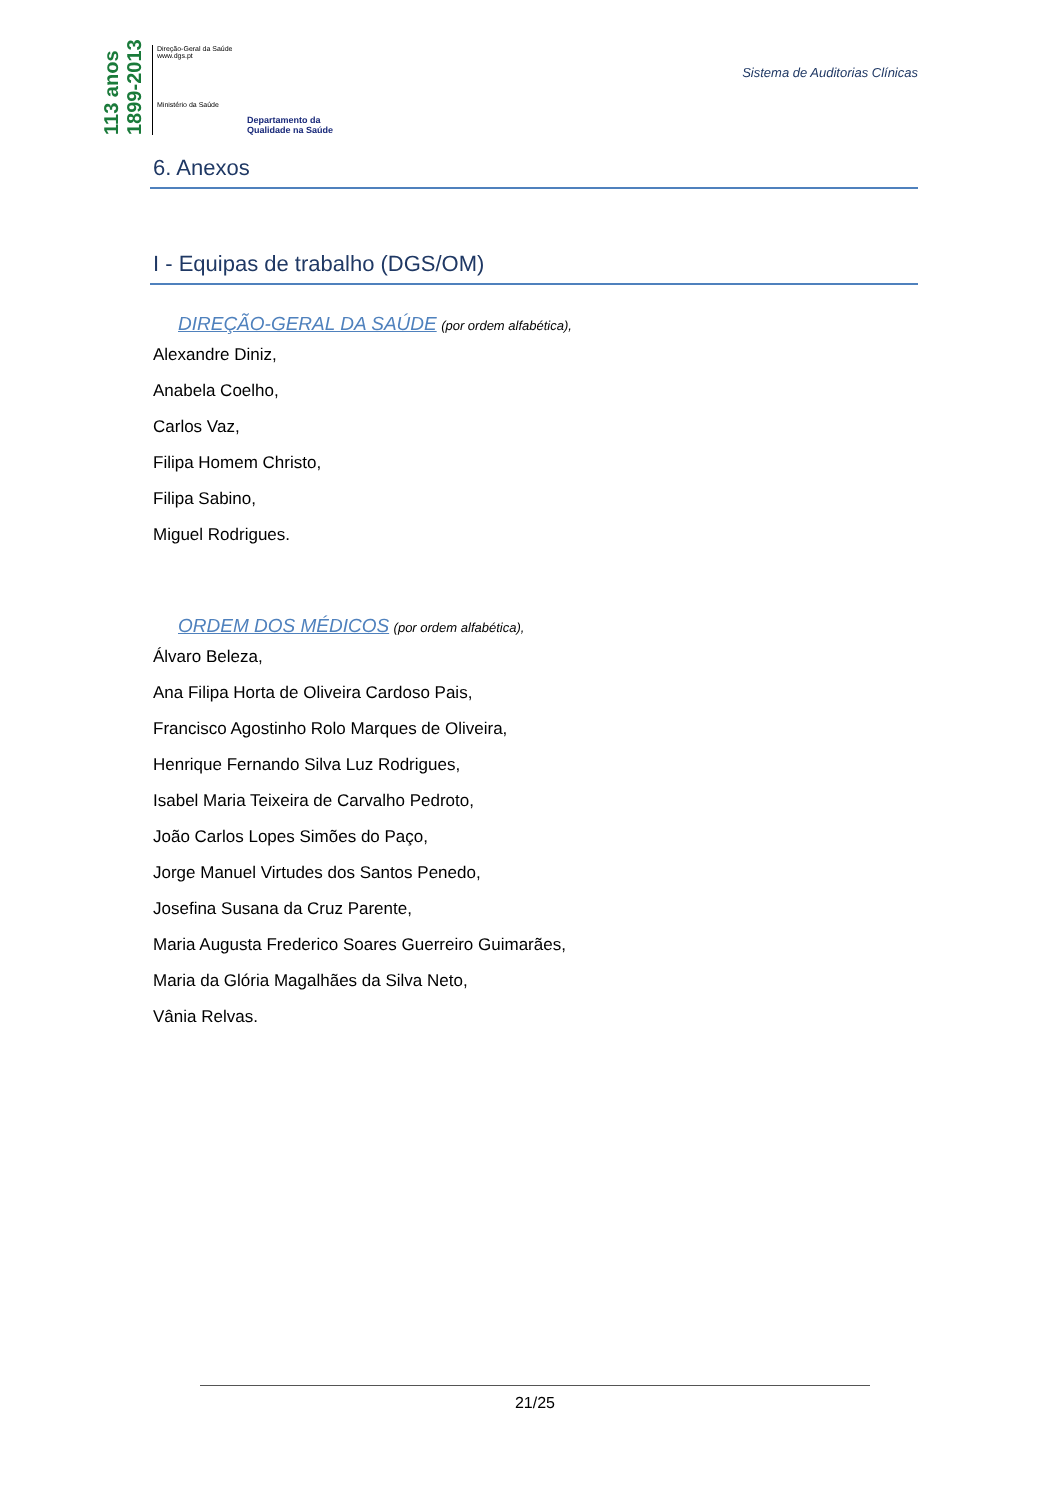113 anos 1899-2013
Direção-Geral da Saúde
www.dgs.pt
Ministério da Saúde
Departamento da
Qualidade na Saúde
Sistema de Auditorias Clínicas
6. Anexos
I - Equipas de trabalho (DGS/OM)
DIREÇÃO-GERAL DA SAÚDE (por ordem alfabética),
Alexandre Diniz,
Anabela Coelho,
Carlos Vaz,
Filipa Homem Christo,
Filipa Sabino,
Miguel Rodrigues.
ORDEM DOS MÉDICOS (por ordem alfabética),
Álvaro Beleza,
Ana Filipa Horta de Oliveira Cardoso Pais,
Francisco Agostinho Rolo Marques de Oliveira,
Henrique Fernando Silva Luz Rodrigues,
Isabel Maria Teixeira de Carvalho Pedroto,
João Carlos Lopes Simões do Paço,
Jorge Manuel Virtudes dos Santos Penedo,
Josefina Susana da Cruz Parente,
Maria Augusta Frederico Soares Guerreiro Guimarães,
Maria da Glória Magalhães da Silva Neto,
Vânia Relvas.
21/25